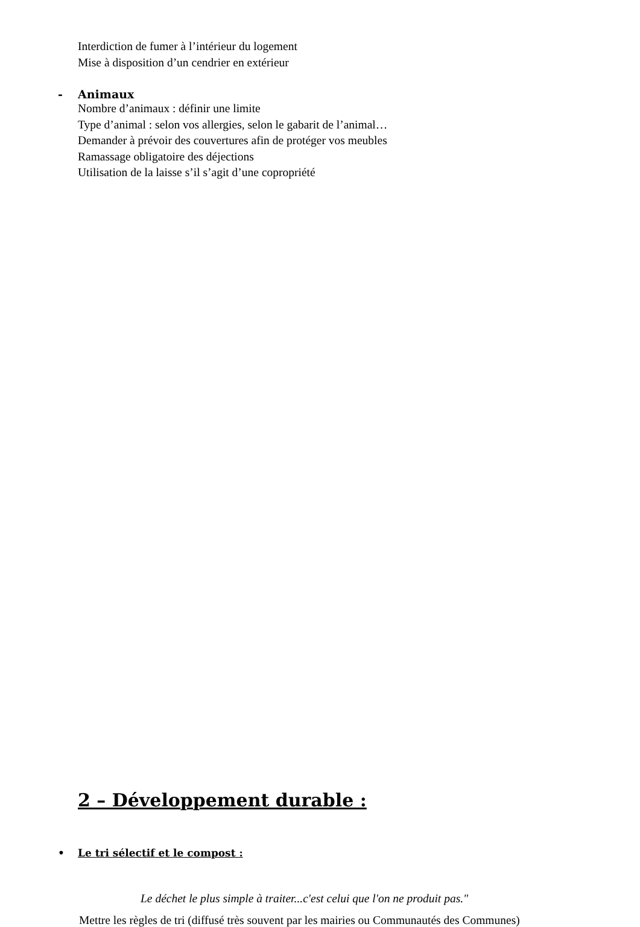Interdiction de fumer à l’intérieur du logement
Mise à disposition d’un cendrier en extérieur
- Animaux
Nombre d’animaux : définir une limite
Type d’animal : selon vos allergies, selon le gabarit de l’animal…
Demander à prévoir des couvertures afin de protéger vos meubles
Ramassage obligatoire des déjections
Utilisation de la laisse s’il s’agit d’une copropriété
2 – Développement durable :
• Le tri sélectif et le compost :
Le déchet le plus simple à traiter...c'est celui que l'on ne produit pas."
Mettre les règles de tri (diffusé très souvent par les mairies ou Communautés des Communes)